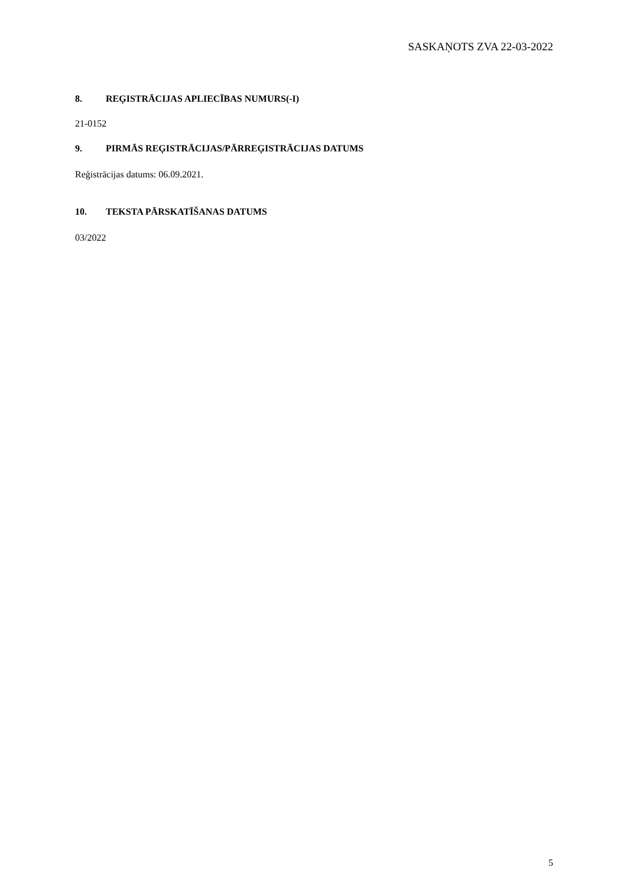SASKAŅOTS ZVA 22-03-2022
8. REĢISTRĀCIJAS APLIECĪBAS NUMURS(-I)
21-0152
9. PIRMĀS REĢISTRĀCIJAS/PĀRREĢISTRĀCIJAS DATUMS
Reģistrācijas datums: 06.09.2021.
10. TEKSTA PĀRSKATĪŠANAS DATUMS
03/2022
5